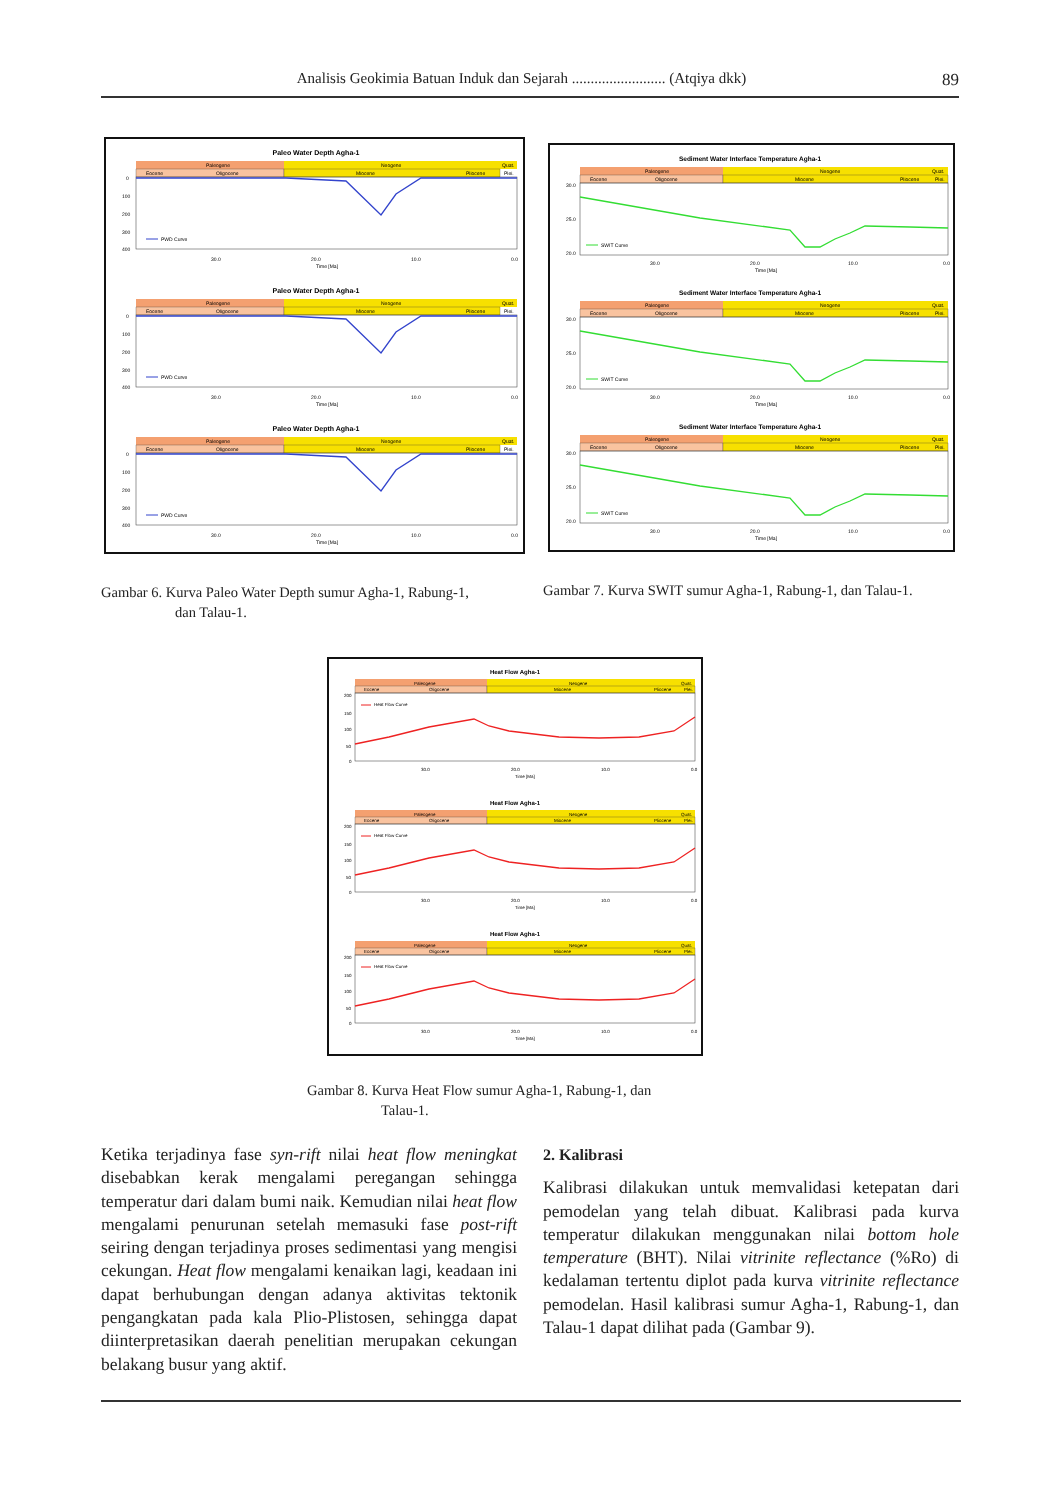Analisis Geokimia Batuan Induk dan Sejarah ......................... (Atqiya dkk) 89
Paleo Water Depth Agha-1
Paleogene
Neogene
Quat.
Eocene
Oligocene
Miocene
Pliocene
Plei.
0
100
200
300
400
PWD Curve
30.0
20.0
10.0
0.0
Time [Ma]
Sediment Water Interface Temperature Agha-1
Paleogene
Neogene
Quat.
Eocene
Oligocene
Miocene
Pliocene
Plei.
30.0
25.0
20.0
SWIT Curve
30.0
20.0
10.0
0.0
Time [Ma]
Gambar 6. Kurva Paleo Water Depth sumur Agha-1, Rabung-1,
dan Talau-1.
Gambar 7. Kurva SWIT sumur Agha-1, Rabung-1, dan Talau-1.
Heat Flow Agha-1
Paleogene
Neogene
Quat.
Eocene
Oligocene
Miocene
Pliocene
Plei.
200
150
100
50
0
Heat Flow Curve
30.0
20.0
10.0
0.0
Time [Ma]
Gambar 8. Kurva Heat Flow sumur Agha-1, Rabung-1, dan
Talau-1.
Ketika terjadinya fase syn-rift nilai heat flow meningkat disebabkan kerak mengalami peregangan sehingga temperatur dari dalam bumi naik. Kemudian nilai heat flow mengalami penurunan setelah memasuki fase post-rift seiring dengan terjadinya proses sedimentasi yang mengisi cekungan. Heat flow mengalami kenaikan lagi, keadaan ini dapat berhubungan dengan adanya aktivitas tektonik pengangkatan pada kala Plio-Plistosen, sehingga dapat diinterpretasikan daerah penelitian merupakan cekungan belakang busur yang aktif.
2. Kalibrasi
Kalibrasi dilakukan untuk memvalidasi ketepatan dari pemodelan yang telah dibuat. Kalibrasi pada kurva temperatur dilakukan menggunakan nilai bottom hole temperature (BHT). Nilai vitrinite reflectance (%Ro) di kedalaman tertentu diplot pada kurva vitrinite reflectance pemodelan. Hasil kalibrasi sumur Agha-1, Rabung-1, dan Talau-1 dapat dilihat pada (Gambar 9).